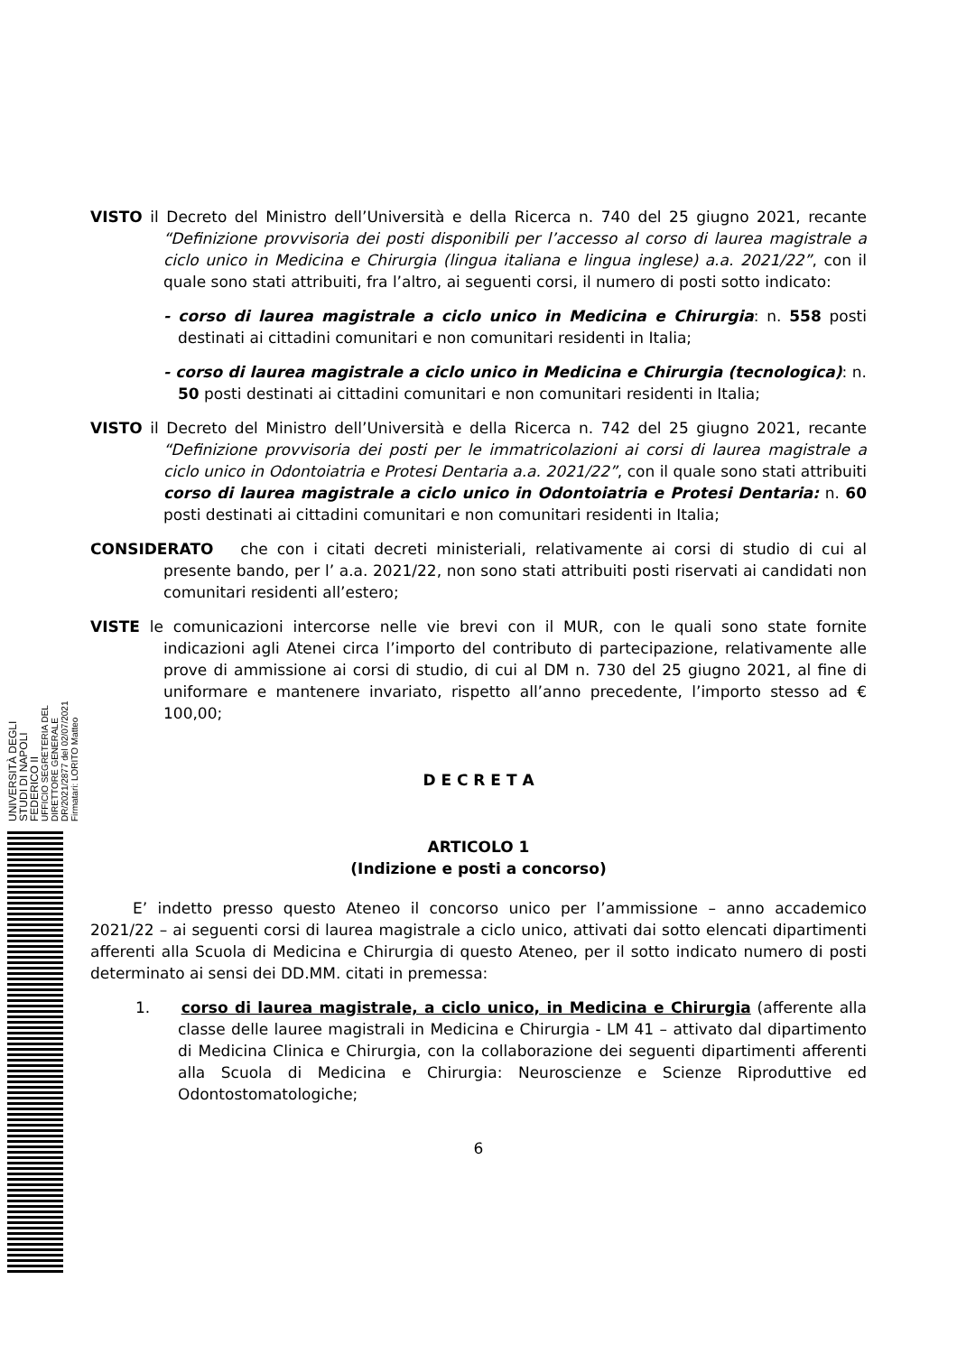UNIVERSITÀ DEGLI STUDI DI NAPOLI FEDERICO II
UFFICIO SEGRETERIA DEL DIRETTORE GENERALE
DR/2021/2877 del 02/07/2021
Firmatari: LORITO Matteo
VISTO il Decreto del Ministro dell’Università e della Ricerca n. 740 del 25 giugno 2021, recante “Definizione provvisoria dei posti disponibili per l’accesso al corso di laurea magistrale a ciclo unico in Medicina e Chirurgia (lingua italiana e lingua inglese) a.a. 2021/22”, con il quale sono stati attribuiti, fra l’altro, ai seguenti corsi, il numero di posti sotto indicato:
- corso di laurea magistrale a ciclo unico in Medicina e Chirurgia: n. 558 posti destinati ai cittadini comunitari e non comunitari residenti in Italia;
- corso di laurea magistrale a ciclo unico in Medicina e Chirurgia (tecnologica): n. 50 posti destinati ai cittadini comunitari e non comunitari residenti in Italia;
VISTO il Decreto del Ministro dell’Università e della Ricerca n. 742 del 25 giugno 2021, recante “Definizione provvisoria dei posti per le immatricolazioni ai corsi di laurea magistrale a ciclo unico in Odontoiatria e Protesi Dentaria a.a. 2021/22”, con il quale sono stati attribuiti corso di laurea magistrale a ciclo unico in Odontoiatria e Protesi Dentaria: n. 60 posti destinati ai cittadini comunitari e non comunitari residenti in Italia;
CONSIDERATO che con i citati decreti ministeriali, relativamente ai corsi di studio di cui al presente bando, per l’ a.a. 2021/22, non sono stati attribuiti posti riservati ai candidati non comunitari residenti all’estero;
VISTE le comunicazioni intercorse nelle vie brevi con il MUR, con le quali sono state fornite indicazioni agli Atenei circa l’importo del contributo di partecipazione, relativamente alle prove di ammissione ai corsi di studio, di cui al DM n. 730 del 25 giugno 2021, al fine di uniformare e mantenere invariato, rispetto all’anno precedente, l’importo stesso ad € 100,00;
D E C R E T A
ARTICOLO 1
(Indizione e posti a concorso)
E’ indetto presso questo Ateneo il concorso unico per l’ammissione – anno accademico 2021/22 – ai seguenti corsi di laurea magistrale a ciclo unico, attivati dai sotto elencati dipartimenti afferenti alla Scuola di Medicina e Chirurgia di questo Ateneo, per il sotto indicato numero di posti determinato ai sensi dei DD.MM. citati in premessa:
1. corso di laurea magistrale, a ciclo unico, in Medicina e Chirurgia (afferente alla classe delle lauree magistrali in Medicina e Chirurgia - LM 41 – attivato dal dipartimento di Medicina Clinica e Chirurgia, con la collaborazione dei seguenti dipartimenti afferenti alla Scuola di Medicina e Chirurgia: Neuroscienze e Scienze Riproduttive ed Odontostomatologiche;
6